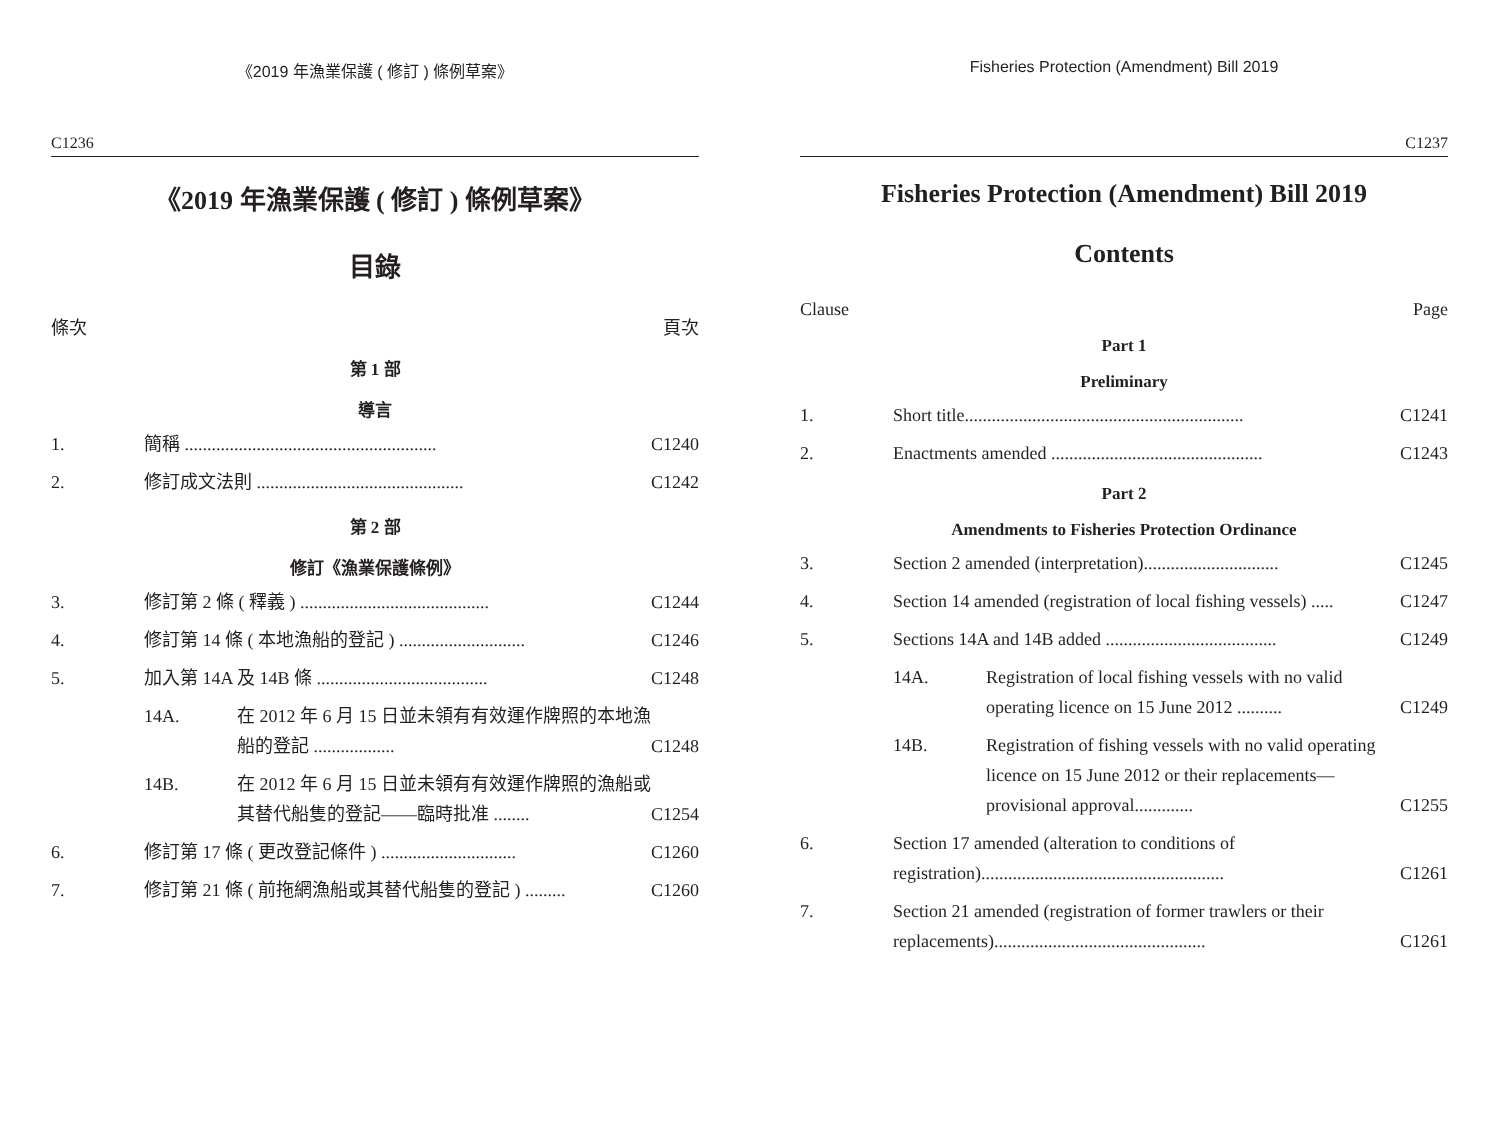《2019 年漁業保護 ( 修訂 ) 條例草案》
C1236
《2019 年漁業保護 ( 修訂 ) 條例草案》
目錄
條次 頁次
第 1 部
導言
1. 簡稱 ........................................................ C1240
2. 修訂成文法則 .............................................. C1242
第 2 部
修訂《漁業保護條例》
3. 修訂第 2 條 ( 釋義 ) .......................................... C1244
4. 修訂第 14 條 ( 本地漁船的登記 ) ............................ C1246
5. 加入第 14A 及 14B 條 ...................................... C1248
14A. 在 2012 年 6 月 15 日並未領有有效運作牌照的本地漁船的登記 .................. C1248
14B. 在 2012 年 6 月 15 日並未領有有效運作牌照的漁船或其替代船隻的登記——臨時批准 ........ C1254
6. 修訂第 17 條 ( 更改登記條件 ) .............................. C1260
7. 修訂第 21 條 ( 前拖網漁船或其替代船隻的登記 ) ......... C1260
Fisheries Protection (Amendment) Bill 2019
C1237
Fisheries Protection (Amendment) Bill 2019
Contents
Clause Page
Part 1
Preliminary
1. Short title.............................................................. C1241
2. Enactments amended ............................................... C1243
Part 2
Amendments to Fisheries Protection Ordinance
3. Section 2 amended (interpretation).............................. C1245
4. Section 14 amended (registration of local fishing vessels) ..... C1247
5. Sections 14A and 14B added ...................................... C1249
14A. Registration of local fishing vessels with no valid operating licence on 15 June 2012 .......... C1249
14B. Registration of fishing vessels with no valid operating licence on 15 June 2012 or their replacements—provisional approval............. C1255
6. Section 17 amended (alteration to conditions of registration)...................................................... C1261
7. Section 21 amended (registration of former trawlers or their replacements)............................................... C1261